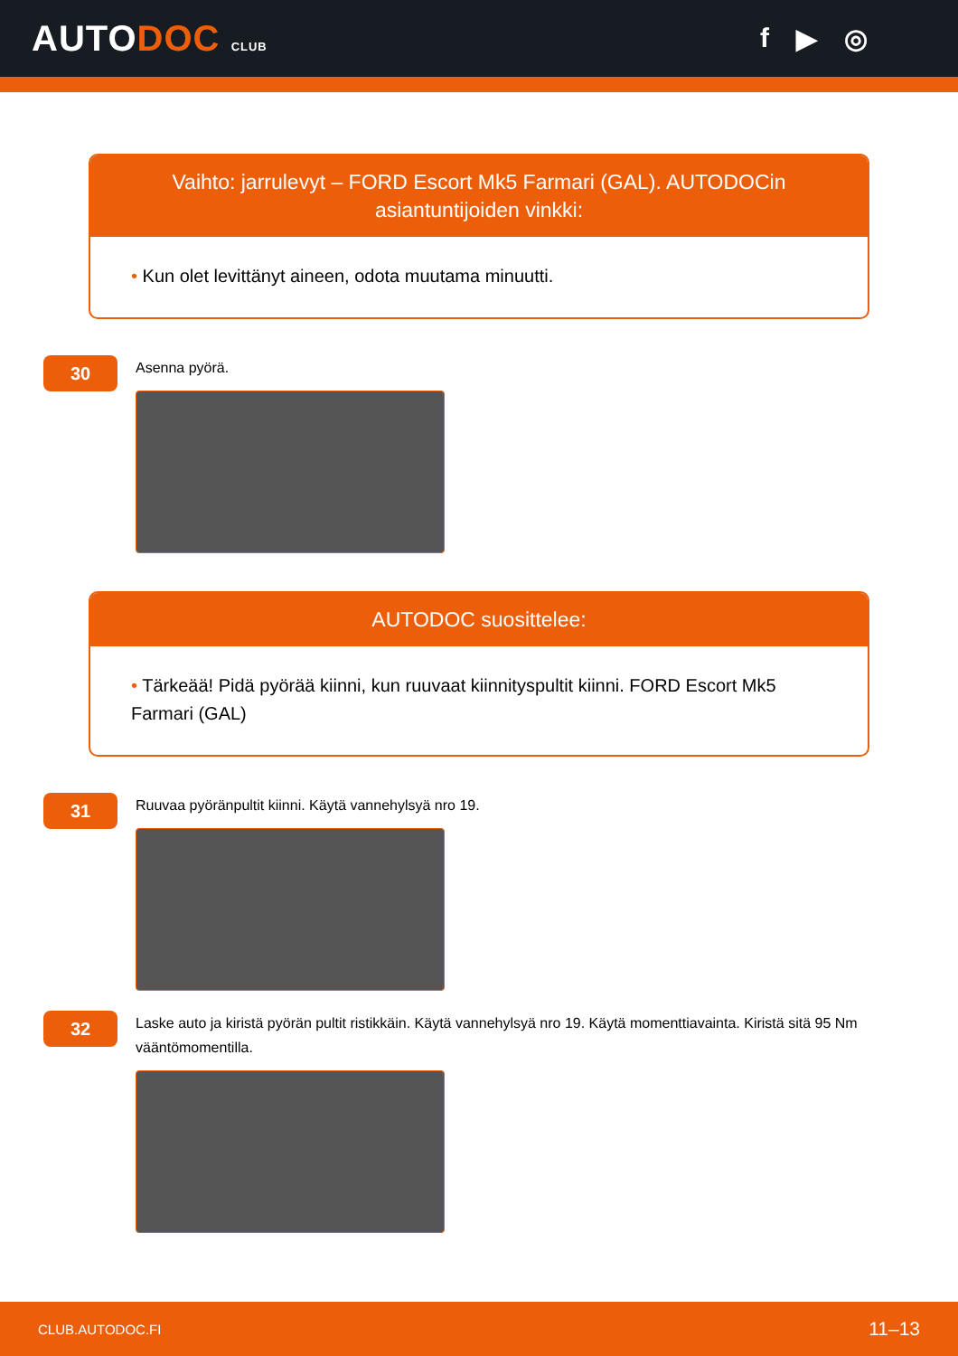AUTODOC CLUB
f ▶ ◎
Vaihto: jarrulevyt – FORD Escort Mk5 Farmari (GAL). AUTODOCin asiantuntijoiden vinkki:
• Kun olet levittänyt aineen, odota muutama minuutti.
30
Asenna pyörä.
AUTODOC suosittelee:
• Tärkeää! Pidä pyörää kiinni, kun ruuvaat kiinnityspultit kiinni. FORD Escort Mk5 Farmari (GAL)
31
Ruuvaa pyöränpultit kiinni. Käytä vannehylsyä nro 19.
32
Laske auto ja kiristä pyörän pultit ristikkäin. Käytä vannehylsyä nro 19. Käytä momenttiavainta. Kiristä sitä 95 Nm vääntömomentilla.
CLUB.AUTODOC.FI 11–13